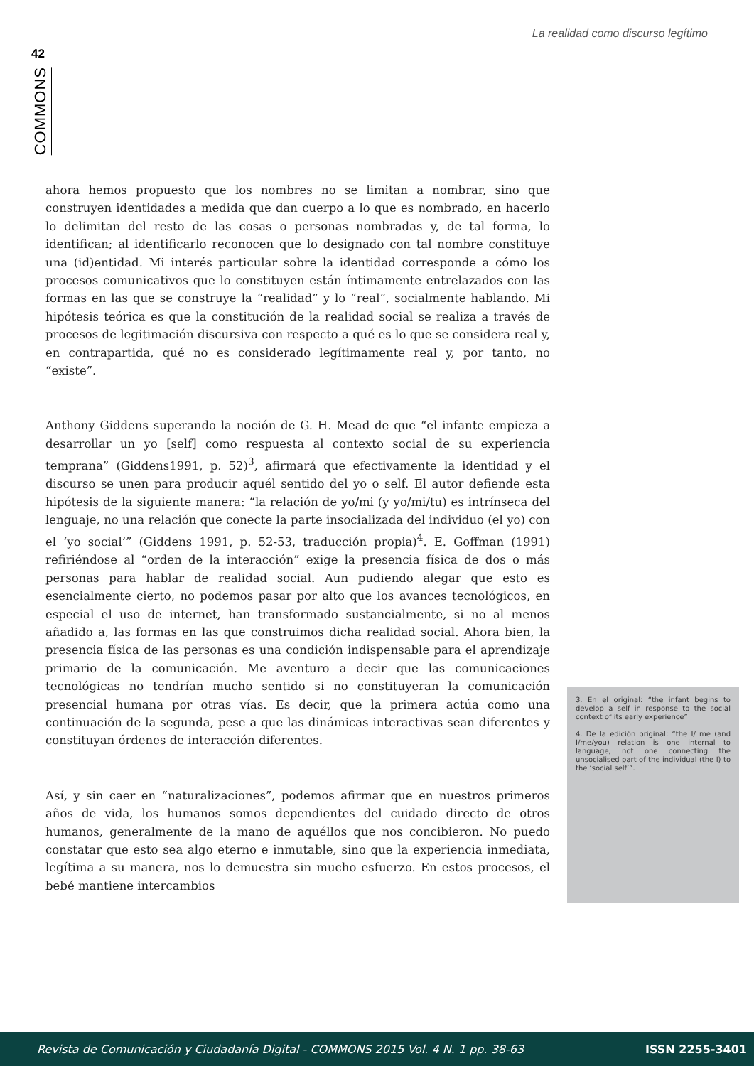La realidad como discurso legítimo
42
COMMONS
ahora hemos propuesto que los nombres no se limitan a nombrar, sino que construyen identidades a medida que dan cuerpo a lo que es nombrado, en hacerlo lo delimitan del resto de las cosas o personas nombradas y, de tal forma, lo identifican; al identificarlo reconocen que lo designado con tal nombre constituye una (id)entidad. Mi interés particular sobre la identidad corresponde a cómo los procesos comunicativos que lo constituyen están íntimamente entrelazados con las formas en las que se construye la “realidad” y lo “real”, socialmente hablando. Mi hipótesis teórica es que la constitución de la realidad social se realiza a través de procesos de legitimación discursiva con respecto a qué es lo que se considera real y, en contrapartida, qué no es considerado legítimamente real y, por tanto, no “existe”.
Anthony Giddens superando la noción de G. H. Mead de que “el infante empieza a desarrollar un yo [self] como respuesta al contexto social de su experiencia temprana” (Giddens1991, p. 52)<sup>3</sup>, afirmará que efectivamente la identidad y el discurso se unen para producir aquél sentido del yo o self. El autor defiende esta hipótesis de la siguiente manera: “la relación de yo/mi (y yo/mi/tu) es intrínseca del lenguaje, no una relación que conecte la parte insocializada del individuo (el yo) con el ‘yo social’” (Giddens 1991, p. 52-53, traducción propia)<sup>4</sup>. E. Goffman (1991) refiriéndose al “orden de la interacción” exige la presencia física de dos o más personas para hablar de realidad social. Aun pudiendo alegar que esto es esencialmente cierto, no podemos pasar por alto que los avances tecnológicos, en especial el uso de internet, han transformado sustancialmente, si no al menos añadido a, las formas en las que construimos dicha realidad social. Ahora bien, la presencia física de las personas es una condición indispensable para el aprendizaje primario de la comunicación. Me aventuro a decir que las comunicaciones tecnológicas no tendrían mucho sentido si no constituyeran la comunicación presencial humana por otras vías. Es decir, que la primera actúa como una continuación de la segunda, pese a que las dinámicas interactivas sean diferentes y constituyan órdenes de interacción diferentes.
Así, y sin caer en “naturalizaciones”, podemos afirmar que en nuestros primeros años de vida, los humanos somos dependientes del cuidado directo de otros humanos, generalmente de la mano de aquéllos que nos concibieron. No puedo constatar que esto sea algo eterno e inmutable, sino que la experiencia inmediata, legítima a su manera, nos lo demuestra sin mucho esfuerzo. En estos procesos, el bebé mantiene intercambios
3. En el original: “the infant begins to develop a self in response to the social context of its early experience”
4. De la edición original: “the I/ me (and I/me/you) relation is one internal to language, not one connecting the unsocialised part of the individual (the I) to the ‘social self’”.
Revista de Comunicación y Ciudadanía Digital - COMMONS 2015 Vol. 4 N. 1 pp. 38-63 ISSN 2255-3401